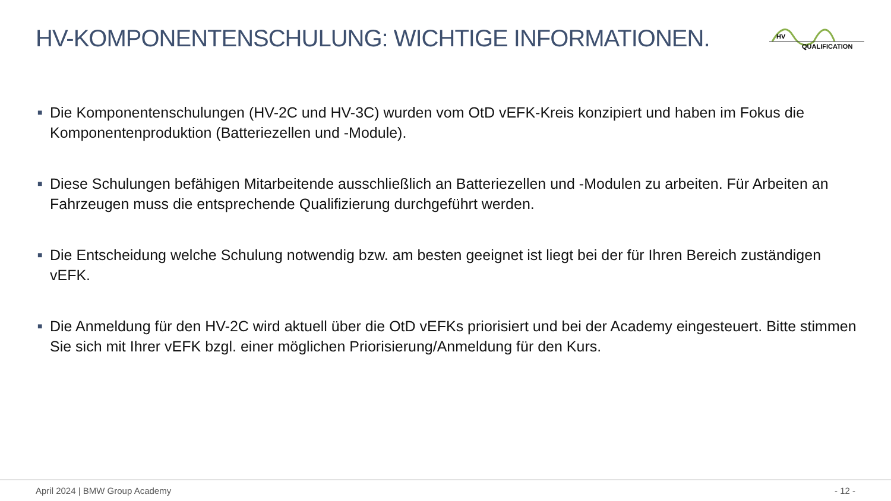HV-KOMPONENTENSCHULUNG: WICHTIGE INFORMATIONEN.
HV
QUALIFICATION
■ Die Komponentenschulungen (HV-2C und HV-3C) wurden vom OtD vEFK-Kreis konzipiert und haben im Fokus die Komponentenproduktion (Batteriezellen und -Module).
■ Diese Schulungen befähigen Mitarbeitende ausschließlich an Batteriezellen und -Modulen zu arbeiten. Für Arbeiten an Fahrzeugen muss die entsprechende Qualifizierung durchgeführt werden.
■ Die Entscheidung welche Schulung notwendig bzw. am besten geeignet ist liegt bei der für Ihren Bereich zuständigen vEFK.
■ Die Anmeldung für den HV-2C wird aktuell über die OtD vEFKs priorisiert und bei der Academy eingesteuert. Bitte stimmen Sie sich mit Ihrer vEFK bzgl. einer möglichen Priorisierung/Anmeldung für den Kurs.
April 2024 | BMW Group Academy - 12 -